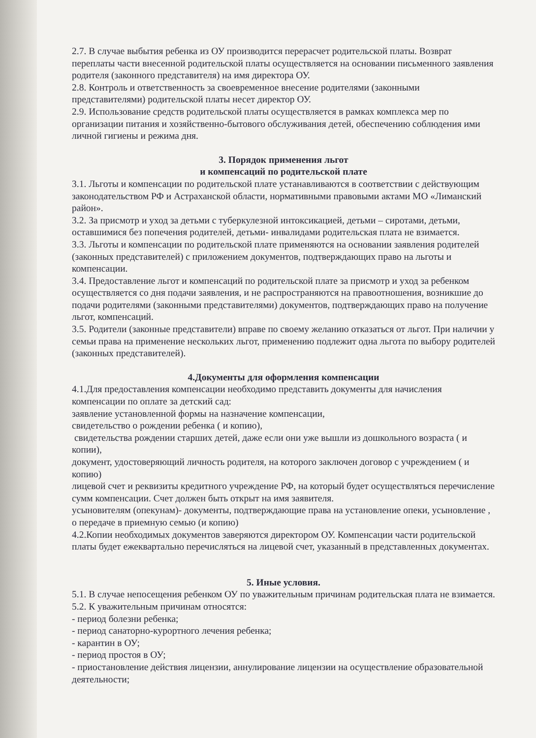2.7. В случае выбытия ребенка из ОУ производится перерасчет родительской платы. Возврат переплаты части внесенной родительской платы осуществляется на основании письменного заявления родителя (законного представителя) на имя директора ОУ.
2.8. Контроль и ответственность за своевременное внесение родителями (законными представителями) родительской платы несет директор ОУ.
2.9. Использование средств родительской платы осуществляется в рамках комплекса мер по организации питания и хозяйственно-бытового обслуживания детей, обеспечению соблюдения ими личной гигиены и режима дня.
3. Порядок применения льгот
и компенсаций по родительской плате
3.1. Льготы и компенсации по родительской плате устанавливаются в соответствии с действующим законодательством РФ и Астраханской области, нормативными правовыми актами МО «Лиманский район».
3.2. За присмотр и уход за детьми с туберкулезной интоксикацией, детьми – сиротами, детьми, оставшимися без попечения родителей, детьми- инвалидами родительская плата не взимается.
3.3. Льготы и компенсации по родительской плате применяются на основании заявления родителей (законных представителей) с приложением документов, подтверждающих право на льготы и компенсации.
3.4. Предоставление льгот и компенсаций по родительской плате за присмотр и уход за ребенком осуществляется со дня подачи заявления, и не распространяются на правоотношения, возникшие до подачи родителями (законными представителями) документов, подтверждающих право на получение льгот, компенсаций.
3.5. Родители (законные представители) вправе по своему желанию отказаться от льгот. При наличии у семьи права на применение нескольких льгот, применению подлежит одна льгота по выбору родителей (законных представителей).
4.Документы для оформления компенсации
4.1.Для предоставления компенсации необходимо представить документы для начисления компенсации по оплате за детский сад:
заявление установленной формы на назначение компенсации,
свидетельство о рождении ребенка ( и копию),
свидетельства рождении старших детей, даже если они уже вышли из дошкольного возраста ( и копии),
документ, удостоверяющий личность родителя, на которого заключен договор с учреждением ( и копию)
лицевой счет и реквизиты кредитного учреждение РФ, на который будет осуществляться перечисление сумм компенсации. Счет должен быть открыт на имя заявителя.
усыновителям (опекунам)- документы, подтверждающие права на установление опеки, усыновление , о передаче в приемную семью (и копию)
4.2.Копии необходимых документов заверяются директором ОУ. Компенсации части родительской платы будет ежеквартально перечисляться на лицевой счет, указанный в представленных документах.
5. Иные условия.
5.1. В случае непосещения ребенком ОУ по уважительным причинам родительская плата не взимается.
5.2. К уважительным причинам относятся:
- период болезни ребенка;
- период санаторно-курортного лечения ребенка;
- карантин в ОУ;
- период простоя в ОУ;
- приостановление действия лицензии, аннулирование лицензии на осуществление образовательной деятельности;